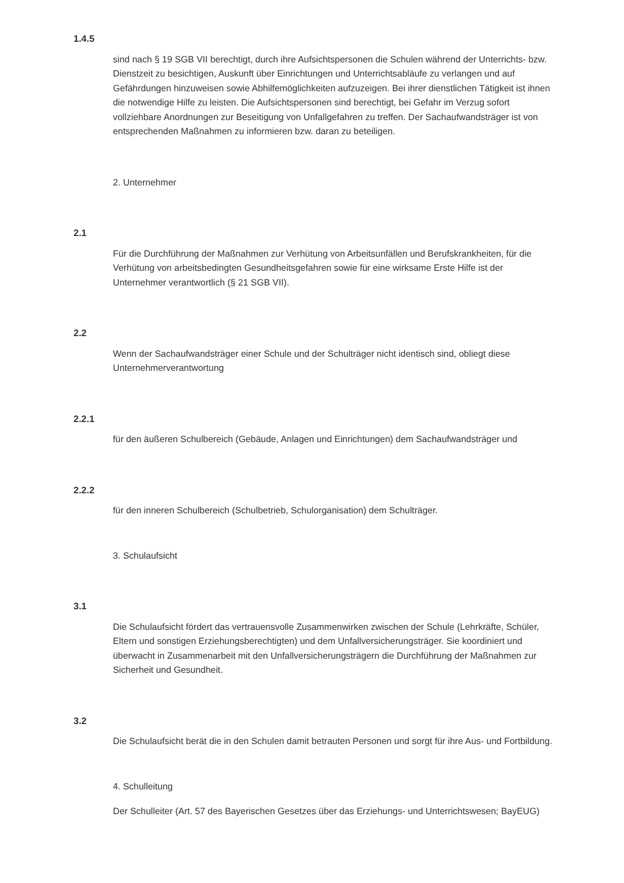1.4.5
sind nach § 19 SGB VII berechtigt, durch ihre Aufsichtspersonen die Schulen während der Unterrichts- bzw. Dienstzeit zu besichtigen, Auskunft über Einrichtungen und Unterrichtsabläufe zu verlangen und auf Gefährdungen hinzuweisen sowie Abhilfemöglichkeiten aufzuzeigen. Bei ihrer dienstlichen Tätigkeit ist ihnen die notwendige Hilfe zu leisten. Die Aufsichtspersonen sind berechtigt, bei Gefahr im Verzug sofort vollziehbare Anordnungen zur Beseitigung von Unfallgefahren zu treffen. Der Sachaufwandsträger ist von entsprechenden Maßnahmen zu informieren bzw. daran zu beteiligen.
2. Unternehmer
2.1
Für die Durchführung der Maßnahmen zur Verhütung von Arbeitsunfällen und Berufskrankheiten, für die Verhütung von arbeitsbedingten Gesundheitsgefahren sowie für eine wirksame Erste Hilfe ist der Unternehmer verantwortlich (§ 21 SGB VII).
2.2
Wenn der Sachaufwandsträger einer Schule und der Schulträger nicht identisch sind, obliegt diese Unternehmerverantwortung
2.2.1
für den äußeren Schulbereich (Gebäude, Anlagen und Einrichtungen) dem Sachaufwandsträger und
2.2.2
für den inneren Schulbereich (Schulbetrieb, Schulorganisation) dem Schulträger.
3. Schulaufsicht
3.1
Die Schulaufsicht fördert das vertrauensvolle Zusammenwirken zwischen der Schule (Lehrkräfte, Schüler, Eltern und sonstigen Erziehungsberechtigten) und dem Unfallversicherungsträger. Sie koordiniert und überwacht in Zusammenarbeit mit den Unfallversicherungsträgern die Durchführung der Maßnahmen zur Sicherheit und Gesundheit.
3.2
Die Schulaufsicht berät die in den Schulen damit betrauten Personen und sorgt für ihre Aus- und Fortbildung.
4. Schulleitung
Der Schulleiter (Art. 57 des Bayerischen Gesetzes über das Erziehungs- und Unterrichtswesen; BayEUG)